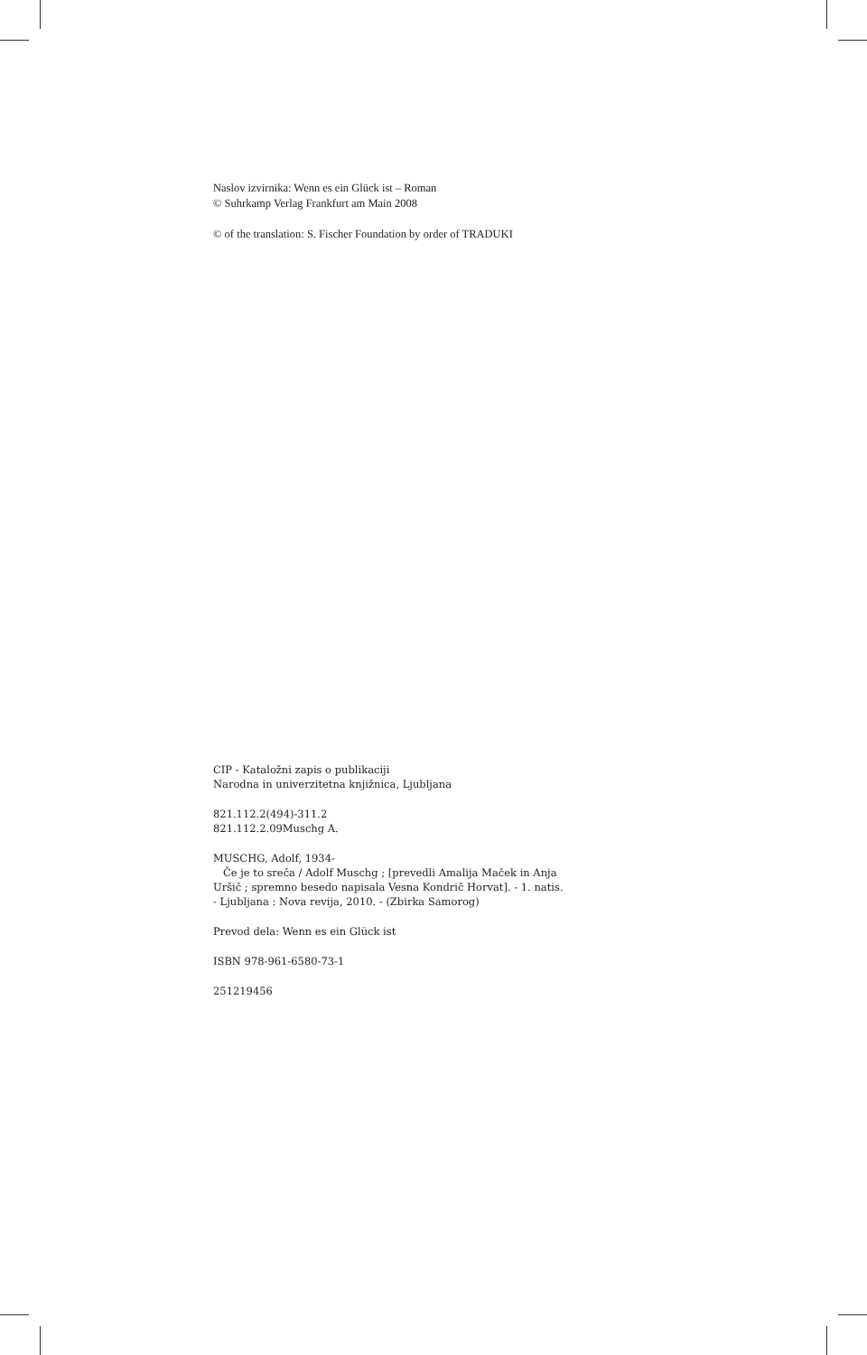Naslov izvirnika: Wenn es ein Glück ist – Roman
© Suhrkamp Verlag Frankfurt am Main 2008
© of the translation: S. Fischer Foundation by order of TRADUKI
CIP - Kataložni zapis o publikaciji
Narodna in univerzitetna knjižnica, Ljubljana
821.112.2(494)-311.2
821.112.2.09Muschg A.
MUSCHG, Adolf, 1934-
Če je to sreča / Adolf Muschg ; [prevedli Amalija Maček in Anja
Uršič ; spremno besedo napisala Vesna Kondrič Horvat]. - 1. natis.
- Ljubljana : Nova revija, 2010. - (Zbirka Samorog)
Prevod dela: Wenn es ein Glück ist
ISBN 978-961-6580-73-1
251219456